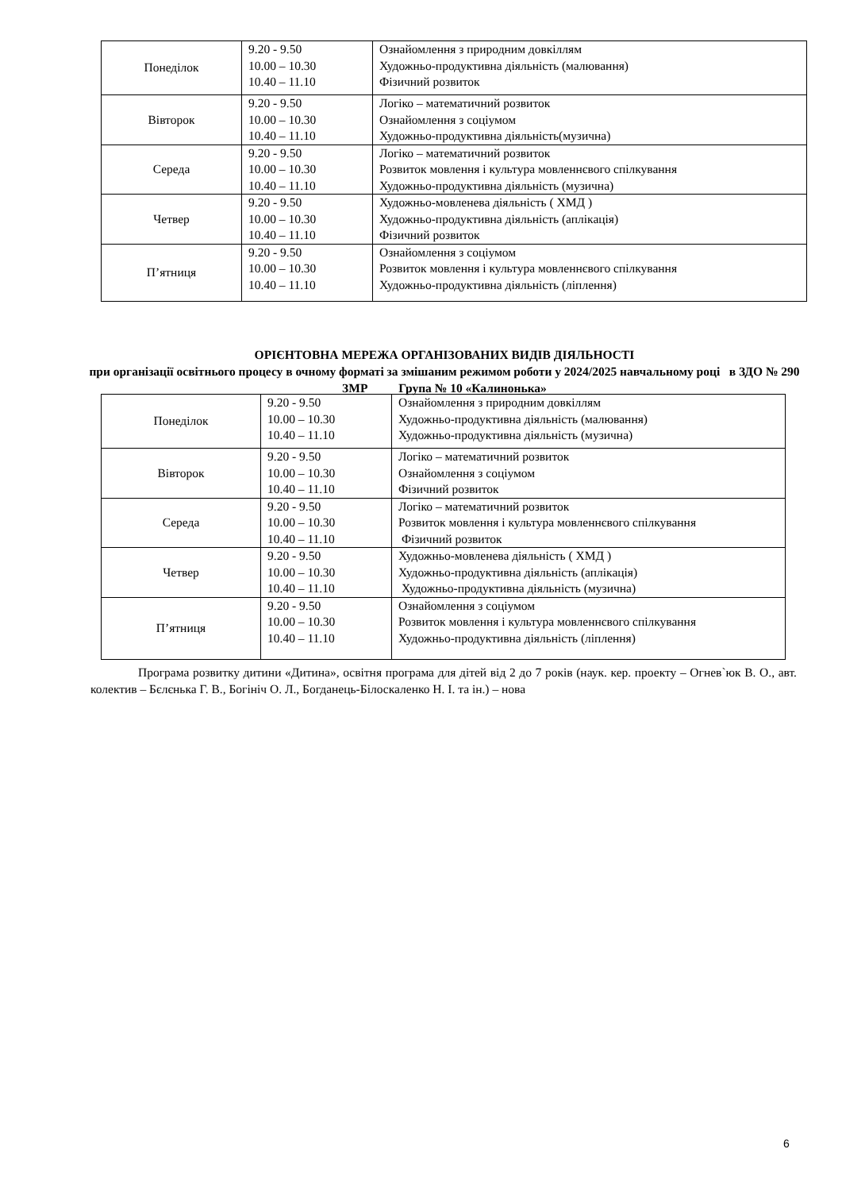| Понеділок | 9.20 - 9.50 10.00 – 10.30 10.40 – 11.10 | Ознайомлення з природним довкіллям Художньо-продуктивна діяльність (малювання) Фізичний розвиток |
| Вівторок | 9.20 - 9.50 10.00 – 10.30 10.40 – 11.10 | Логіко – математичний розвиток Ознайомлення з соціумом Художньо-продуктивна діяльність(музична) |
| Середа | 9.20 - 9.50 10.00 – 10.30 10.40 – 11.10 | Логіко – математичний розвиток Розвиток мовлення і культура мовленнєвого спілкування Художньо-продуктивна діяльність (музична) |
| Четвер | 9.20 - 9.50 10.00 – 10.30 10.40 – 11.10 | Художньо-мовленева діяльність ( ХМД ) Художньо-продуктивна діяльність (аплікація) Фізичний розвиток |
| П’ятниця | 9.20 - 9.50 10.00 – 10.30 10.40 – 11.10 | Ознайомлення з соціумом Розвиток мовлення і культура мовленнєвого спілкування Художньо-продуктивна діяльність (ліплення) |
ОРІЄНТОВНА МЕРЕЖА ОРГАНІЗОВАНИХ ВИДІВ ДІЯЛЬНОСТІ
при організації освітнього процесу в очному форматі за змішаним режимом роботи у 2024/2025 навчальному році в ЗДО № 290 ЗМР Група № 10 «Калинонька»
| Понеділок | 9.20 - 9.50 10.00 – 10.30 10.40 – 11.10 | Ознайомлення з природним довкіллям Художньо-продуктивна діяльність (малювання) Художньо-продуктивна діяльність (музична) |
| Вівторок | 9.20 - 9.50 10.00 – 10.30 10.40 – 11.10 | Логіко – математичний розвиток Ознайомлення з соціумом Фізичний розвиток |
| Середа | 9.20 - 9.50 10.00 – 10.30 10.40 – 11.10 | Логіко – математичний розвиток Розвиток мовлення і культура мовленнєвого спілкування Фізичний розвиток |
| Четвер | 9.20 - 9.50 10.00 – 10.30 10.40 – 11.10 | Художньо-мовленева діяльність ( ХМД ) Художньо-продуктивна діяльність (аплікація) Художньо-продуктивна діяльність (музична) |
| П’ятниця | 9.20 - 9.50 10.00 – 10.30 10.40 – 11.10 | Ознайомлення з соціумом Розвиток мовлення і культура мовленнєвого спілкування Художньо-продуктивна діяльність (ліплення) |
Програма розвитку дитини «Дитина», освітня програма для дітей від 2 до 7 років (наук. кер. проекту – Огнев`юк В. О., авт. колектив – Бєлєнька Г. В., Богініч О. Л., Богданець-Білоскаленко Н. І. та ін.) – нова
6